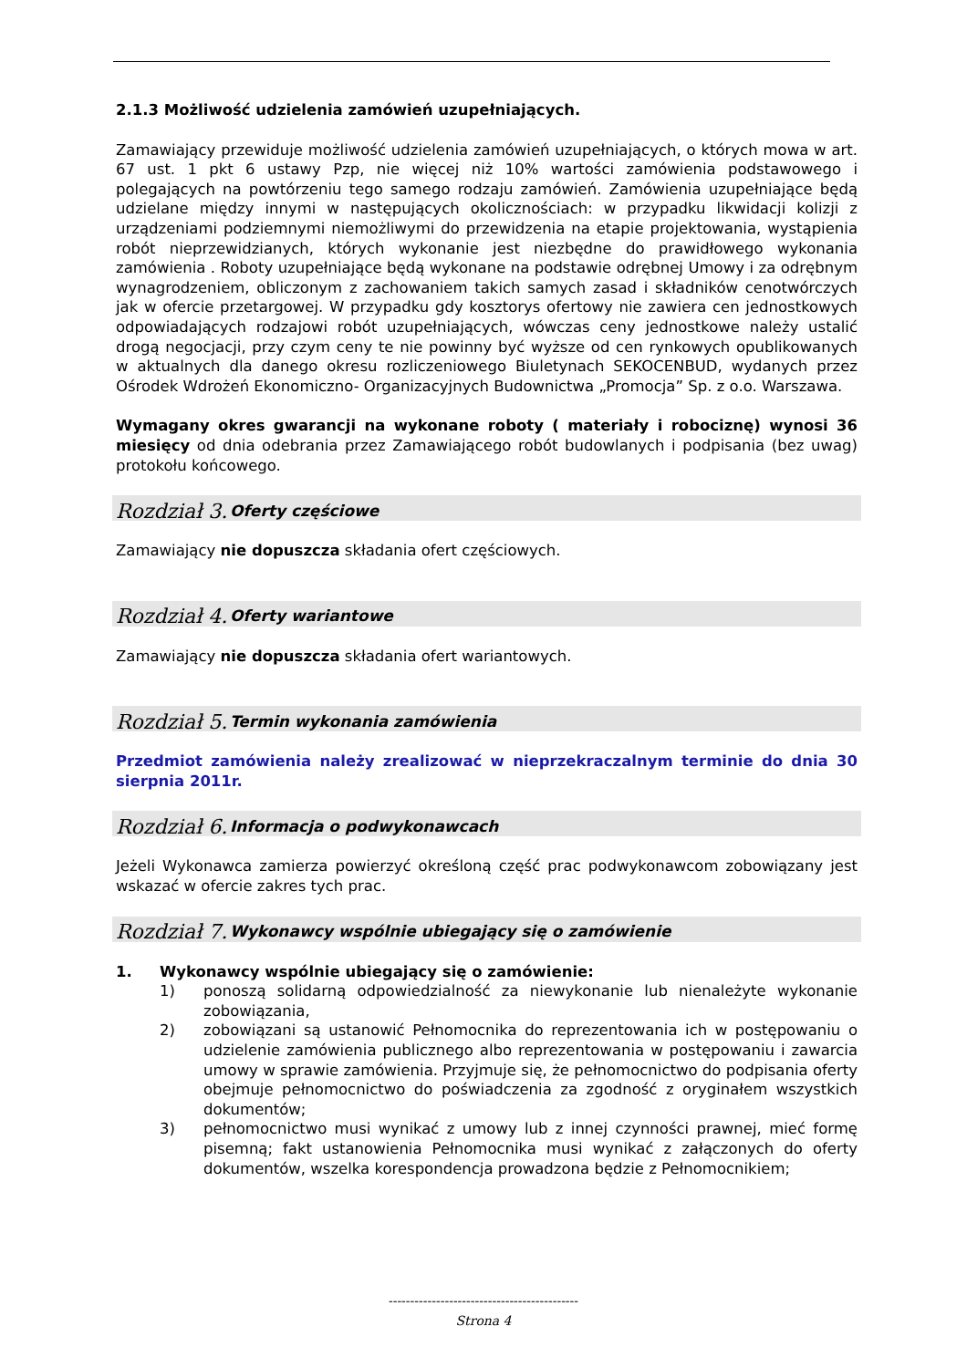2.1.3 Możliwość udzielenia zamówień uzupełniających.
Zamawiający przewiduje możliwość udzielenia zamówień uzupełniających, o których mowa w art. 67 ust. 1 pkt 6 ustawy Pzp, nie więcej niż 10% wartości zamówienia podstawowego i polegających na powtórzeniu tego samego rodzaju zamówień. Zamówienia uzupełniające będą udzielane między innymi w następujących okolicznościach: w przypadku likwidacji kolizji z urządzeniami podziemnymi niemożliwymi do przewidzenia na etapie projektowania, wystąpienia robót nieprzewidzianych, których wykonanie jest niezbędne do prawidłowego wykonania zamówienia . Roboty uzupełniające będą wykonane na podstawie odrębnej Umowy i za odrębnym wynagrodzeniem, obliczonym z zachowaniem takich samych zasad i składników cenotwórczych jak w ofercie przetargowej. W przypadku gdy kosztorys ofertowy nie zawiera cen jednostkowych odpowiadających rodzajowi robót uzupełniających, wówczas ceny jednostkowe należy ustalić drogą negocjacji, przy czym ceny te nie powinny być wyższe od cen rynkowych opublikowanych w aktualnych dla danego okresu rozliczeniowego Biuletynach SEKOCENBUD, wydanych przez Ośrodek Wdrożeń Ekonomiczno- Organizacyjnych Budownictwa „Promocja” Sp. z o.o. Warszawa.
Wymagany okres gwarancji na wykonane roboty ( materiały i robociznę) wynosi 36 miesięcy od dnia odebrania przez Zamawiającego robót budowlanych i podpisania (bez uwag) protokołu końcowego.
Rozdział 3. Oferty częściowe
Zamawiający nie dopuszcza składania ofert częściowych.
Rozdział 4. Oferty wariantowe
Zamawiający nie dopuszcza składania ofert wariantowych.
Rozdział 5. Termin wykonania zamówienia
Przedmiot zamówienia należy zrealizować w nieprzekraczalnym terminie do dnia 30 sierpnia 2011r.
Rozdział 6. Informacja o podwykonawcach
Jeżeli Wykonawca zamierza powierzyć określoną część prac podwykonawcom zobowiązany jest wskazać w ofercie zakres tych prac.
Rozdział 7. Wykonawcy wspólnie ubiegający się o zamówienie
1. Wykonawcy wspólnie ubiegający się o zamówienie:
1) ponoszą solidarną odpowiedzialność za niewykonanie lub nienależyte wykonanie zobowiązania,
2) zobowiązani są ustanowić Pełnomocnika do reprezentowania ich w postępowaniu o udzielenie zamówienia publicznego albo reprezentowania w postępowaniu i zawarcia umowy w sprawie zamówienia. Przyjmuje się, że pełnomocnictwo do podpisania oferty obejmuje pełnomocnictwo do poświadczenia za zgodność z oryginałem wszystkich dokumentów;
3) pełnomocnictwo musi wynikać z umowy lub z innej czynności prawnej, mieć formę pisemną; fakt ustanowienia Pełnomocnika musi wynikać z załączonych do oferty dokumentów, wszelka korespondencja prowadzona będzie z Pełnomocnikiem;
--------------------------------------------
Strona 4